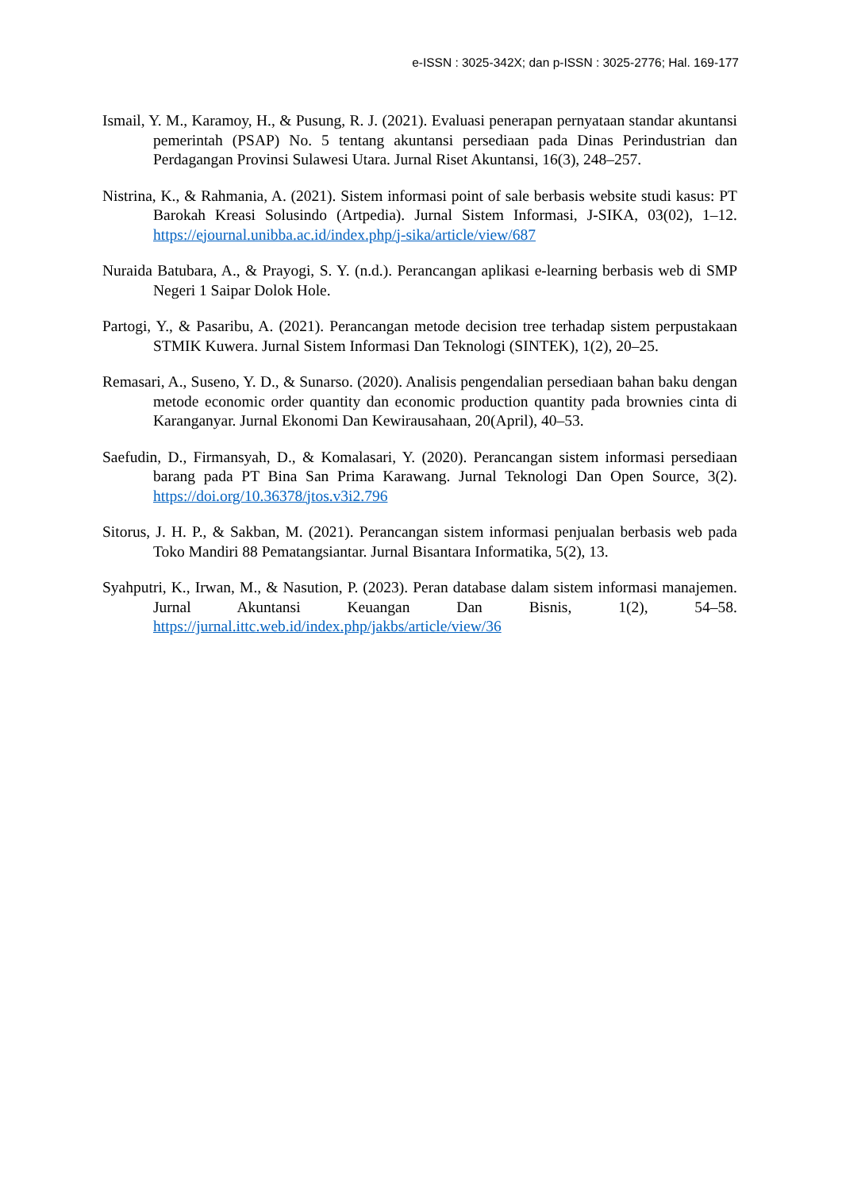e-ISSN : 3025-342X; dan p-ISSN : 3025-2776; Hal. 169-177
Ismail, Y. M., Karamoy, H., & Pusung, R. J. (2021). Evaluasi penerapan pernyataan standar akuntansi pemerintah (PSAP) No. 5 tentang akuntansi persediaan pada Dinas Perindustrian dan Perdagangan Provinsi Sulawesi Utara. Jurnal Riset Akuntansi, 16(3), 248–257.
Nistrina, K., & Rahmania, A. (2021). Sistem informasi point of sale berbasis website studi kasus: PT Barokah Kreasi Solusindo (Artpedia). Jurnal Sistem Informasi, J-SIKA, 03(02), 1–12. https://ejournal.unibba.ac.id/index.php/j-sika/article/view/687
Nuraida Batubara, A., & Prayogi, S. Y. (n.d.). Perancangan aplikasi e-learning berbasis web di SMP Negeri 1 Saipar Dolok Hole.
Partogi, Y., & Pasaribu, A. (2021). Perancangan metode decision tree terhadap sistem perpustakaan STMIK Kuwera. Jurnal Sistem Informasi Dan Teknologi (SINTEK), 1(2), 20–25.
Remasari, A., Suseno, Y. D., & Sunarso. (2020). Analisis pengendalian persediaan bahan baku dengan metode economic order quantity dan economic production quantity pada brownies cinta di Karanganyar. Jurnal Ekonomi Dan Kewirausahaan, 20(April), 40–53.
Saefudin, D., Firmansyah, D., & Komalasari, Y. (2020). Perancangan sistem informasi persediaan barang pada PT Bina San Prima Karawang. Jurnal Teknologi Dan Open Source, 3(2). https://doi.org/10.36378/jtos.v3i2.796
Sitorus, J. H. P., & Sakban, M. (2021). Perancangan sistem informasi penjualan berbasis web pada Toko Mandiri 88 Pematangsiantar. Jurnal Bisantara Informatika, 5(2), 13.
Syahputri, K., Irwan, M., & Nasution, P. (2023). Peran database dalam sistem informasi manajemen. Jurnal Akuntansi Keuangan Dan Bisnis, 1(2), 54–58. https://jurnal.ittc.web.id/index.php/jakbs/article/view/36